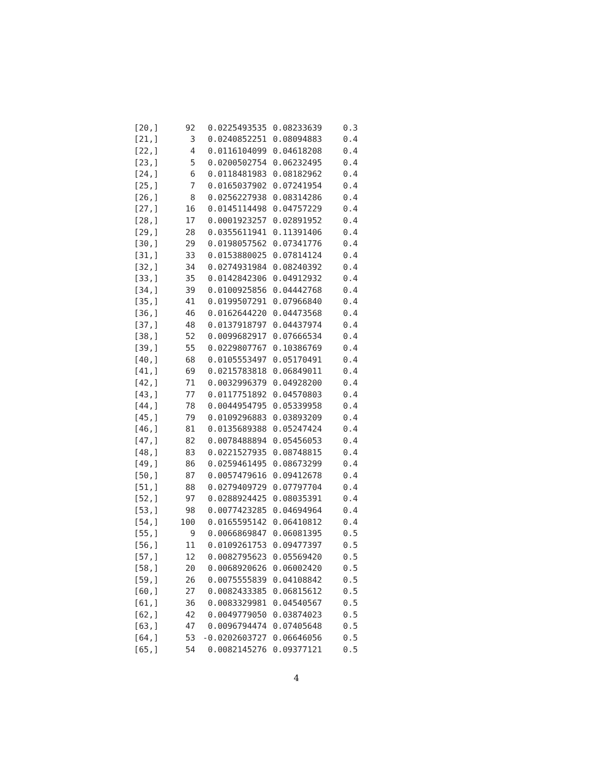| [20,] | 92 | 0.0225493535 | 0.08233639 | 0.3 |
| [21,] | 3 | 0.0240852251 | 0.08094883 | 0.4 |
| [22,] | 4 | 0.0116104099 | 0.04618208 | 0.4 |
| [23,] | 5 | 0.0200502754 | 0.06232495 | 0.4 |
| [24,] | 6 | 0.0118481983 | 0.08182962 | 0.4 |
| [25,] | 7 | 0.0165037902 | 0.07241954 | 0.4 |
| [26,] | 8 | 0.0256227938 | 0.08314286 | 0.4 |
| [27,] | 16 | 0.0145114498 | 0.04757229 | 0.4 |
| [28,] | 17 | 0.0001923257 | 0.02891952 | 0.4 |
| [29,] | 28 | 0.0355611941 | 0.11391406 | 0.4 |
| [30,] | 29 | 0.0198057562 | 0.07341776 | 0.4 |
| [31,] | 33 | 0.0153880025 | 0.07814124 | 0.4 |
| [32,] | 34 | 0.0274931984 | 0.08240392 | 0.4 |
| [33,] | 35 | 0.0142842306 | 0.04912932 | 0.4 |
| [34,] | 39 | 0.0100925856 | 0.04442768 | 0.4 |
| [35,] | 41 | 0.0199507291 | 0.07966840 | 0.4 |
| [36,] | 46 | 0.0162644220 | 0.04473568 | 0.4 |
| [37,] | 48 | 0.0137918797 | 0.04437974 | 0.4 |
| [38,] | 52 | 0.0099682917 | 0.07666534 | 0.4 |
| [39,] | 55 | 0.0229807767 | 0.10386769 | 0.4 |
| [40,] | 68 | 0.0105553497 | 0.05170491 | 0.4 |
| [41,] | 69 | 0.0215783818 | 0.06849011 | 0.4 |
| [42,] | 71 | 0.0032996379 | 0.04928200 | 0.4 |
| [43,] | 77 | 0.0117751892 | 0.04570803 | 0.4 |
| [44,] | 78 | 0.0044954795 | 0.05339958 | 0.4 |
| [45,] | 79 | 0.0109296883 | 0.03893209 | 0.4 |
| [46,] | 81 | 0.0135689388 | 0.05247424 | 0.4 |
| [47,] | 82 | 0.0078488894 | 0.05456053 | 0.4 |
| [48,] | 83 | 0.0221527935 | 0.08748815 | 0.4 |
| [49,] | 86 | 0.0259461495 | 0.08673299 | 0.4 |
| [50,] | 87 | 0.0057479616 | 0.09412678 | 0.4 |
| [51,] | 88 | 0.0279409729 | 0.07797704 | 0.4 |
| [52,] | 97 | 0.0288924425 | 0.08035391 | 0.4 |
| [53,] | 98 | 0.0077423285 | 0.04694964 | 0.4 |
| [54,] | 100 | 0.0165595142 | 0.06410812 | 0.4 |
| [55,] | 9 | 0.0066869847 | 0.06081395 | 0.5 |
| [56,] | 11 | 0.0109261753 | 0.09477397 | 0.5 |
| [57,] | 12 | 0.0082795623 | 0.05569420 | 0.5 |
| [58,] | 20 | 0.0068920626 | 0.06002420 | 0.5 |
| [59,] | 26 | 0.0075555839 | 0.04108842 | 0.5 |
| [60,] | 27 | 0.0082433385 | 0.06815612 | 0.5 |
| [61,] | 36 | 0.0083329981 | 0.04540567 | 0.5 |
| [62,] | 42 | 0.0049779050 | 0.03874023 | 0.5 |
| [63,] | 47 | 0.0096794474 | 0.07405648 | 0.5 |
| [64,] | 53 | -0.0202603727 | 0.06646056 | 0.5 |
| [65,] | 54 | 0.0082145276 | 0.09377121 | 0.5 |
4